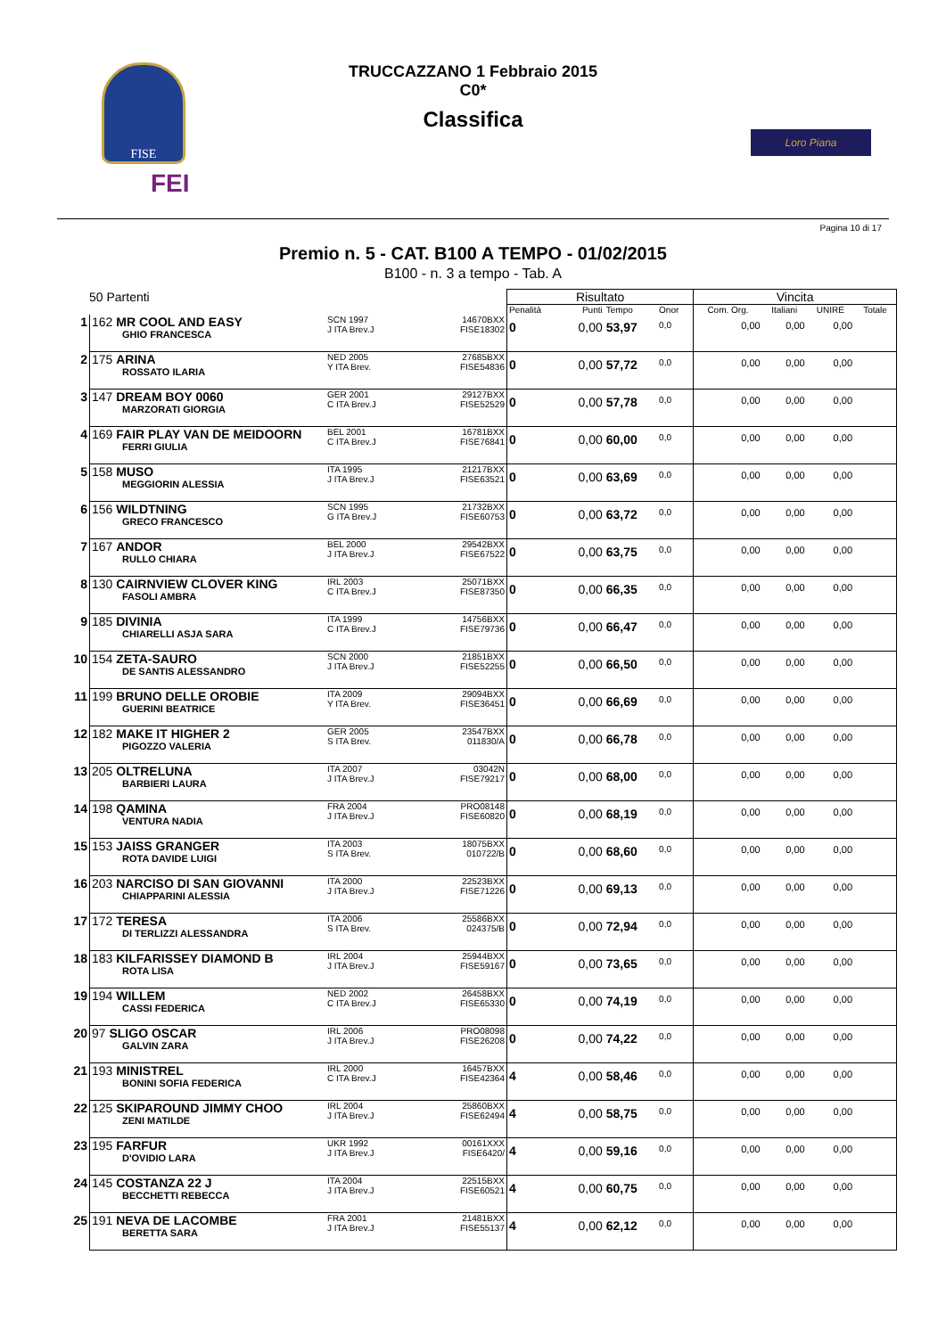FISE
FEI
TRUCCAZZANO 1 Febbraio 2015
C0*
Classifica
Loro Piana
Pagina 10 di 17
Premio n. 5 - CAT. B100 A TEMPO - 01/02/2015
B100 - n. 3 a tempo - Tab. A
| 50 Partenti | | | | Risultato | | | | Vincita | | | |
| --- | --- | --- | --- | --- | --- | --- | --- | --- | --- | --- | --- |
| | | | | Penalità | Punti | Tempo | Onor | Com. Org. | Italiani | UNIRE | Totale |
| 1 | 162 MR COOL AND EASY GHIO FRANCESCA | SCN 1997 J ITA Brev.J | 14670BXX FISE18302 | 0 | 0,00 | 53,97 | 0,0 | 0,00 | 0,00 | 0,00 | |
| 2 | 175 ARINA ROSSATO ILARIA | NED 2005 Y ITA Brev. | 27685BXX FISE54836 | 0 | 0,00 | 57,72 | 0,0 | 0,00 | 0,00 | 0,00 | |
| 3 | 147 DREAM BOY 0060 MARZORATI GIORGIA | GER 2001 C ITA Brev.J | 29127BXX FISE52529 | 0 | 0,00 | 57,78 | 0,0 | 0,00 | 0,00 | 0,00 | |
| 4 | 169 FAIR PLAY VAN DE MEIDOORN FERRI GIULIA | BEL 2001 C ITA Brev.J | 16781BXX FISE76841 | 0 | 0,00 | 60,00 | 0,0 | 0,00 | 0,00 | 0,00 | |
| 5 | 158 MUSO MEGGIORIN ALESSIA | ITA 1995 J ITA Brev.J | 21217BXX FISE63521 | 0 | 0,00 | 63,69 | 0,0 | 0,00 | 0,00 | 0,00 | |
| 6 | 156 WILDTNING GRECO FRANCESCO | SCN 1995 G ITA Brev.J | 21732BXX FISE60753 | 0 | 0,00 | 63,72 | 0,0 | 0,00 | 0,00 | 0,00 | |
| 7 | 167 ANDOR RULLO CHIARA | BEL 2000 J ITA Brev.J | 29542BXX FISE67522 | 0 | 0,00 | 63,75 | 0,0 | 0,00 | 0,00 | 0,00 | |
| 8 | 130 CAIRNVIEW CLOVER KING FASOLI AMBRA | IRL 2003 C ITA Brev.J | 25071BXX FISE87350 | 0 | 0,00 | 66,35 | 0,0 | 0,00 | 0,00 | 0,00 | |
| 9 | 185 DIVINIA CHIARELLI ASJA SARA | ITA 1999 C ITA Brev.J | 14756BXX FISE79736 | 0 | 0,00 | 66,47 | 0,0 | 0,00 | 0,00 | 0,00 | |
| 10 | 154 ZETA-SAURO DE SANTIS ALESSANDRO | SCN 2000 J ITA Brev.J | 21851BXX FISE52255 | 0 | 0,00 | 66,50 | 0,0 | 0,00 | 0,00 | 0,00 | |
| 11 | 199 BRUNO DELLE OROBIE GUERINI BEATRICE | ITA 2009 Y ITA Brev. | 29094BXX FISE36451 | 0 | 0,00 | 66,69 | 0,0 | 0,00 | 0,00 | 0,00 | |
| 12 | 182 MAKE IT HIGHER 2 PIGOZZO VALERIA | GER 2005 S ITA Brev. | 23547BXX 011830/A | 0 | 0,00 | 66,78 | 0,0 | 0,00 | 0,00 | 0,00 | |
| 13 | 205 OLTRELUNA BARBIERI LAURA | ITA 2007 J ITA Brev.J | 03042N FISE79217 | 0 | 0,00 | 68,00 | 0,0 | 0,00 | 0,00 | 0,00 | |
| 14 | 198 QAMINA VENTURA NADIA | FRA 2004 J ITA Brev.J | PRO08148 FISE60820 | 0 | 0,00 | 68,19 | 0,0 | 0,00 | 0,00 | 0,00 | |
| 15 | 153 JAISS GRANGER ROTA DAVIDE LUIGI | ITA 2003 S ITA Brev. | 18075BXX 010722/B | 0 | 0,00 | 68,60 | 0,0 | 0,00 | 0,00 | 0,00 | |
| 16 | 203 NARCISO DI SAN GIOVANNI CHIAPPARINI ALESSIA | ITA 2000 J ITA Brev.J | 22523BXX FISE71226 | 0 | 0,00 | 69,13 | 0,0 | 0,00 | 0,00 | 0,00 | |
| 17 | 172 TERESA DI TERLIZZI ALESSANDRA | ITA 2006 S ITA Brev. | 25586BXX 024375/B | 0 | 0,00 | 72,94 | 0,0 | 0,00 | 0,00 | 0,00 | |
| 18 | 183 KILFARISSEY DIAMOND B ROTA LISA | IRL 2004 J ITA Brev.J | 25944BXX FISE59167 | 0 | 0,00 | 73,65 | 0,0 | 0,00 | 0,00 | 0,00 | |
| 19 | 194 WILLEM CASSI FEDERICA | NED 2002 C ITA Brev.J | 26458BXX FISE65330 | 0 | 0,00 | 74,19 | 0,0 | 0,00 | 0,00 | 0,00 | |
| 20 | 97 SLIGO OSCAR GALVIN ZARA | IRL 2006 J ITA Brev.J | PRO08098 FISE26208 | 0 | 0,00 | 74,22 | 0,0 | 0,00 | 0,00 | 0,00 | |
| 21 | 193 MINISTREL BONINI SOFIA FEDERICA | IRL 2000 C ITA Brev.J | 16457BXX FISE42364 | 4 | 0,00 | 58,46 | 0,0 | 0,00 | 0,00 | 0,00 | |
| 22 | 125 SKIPAROUND JIMMY CHOO ZENI MATILDE | IRL 2004 J ITA Brev.J | 25860BXX FISE62494 | 4 | 0,00 | 58,75 | 0,0 | 0,00 | 0,00 | 0,00 | |
| 23 | 195 FARFUR D'OVIDIO LARA | UKR 1992 J ITA Brev.J | 00161XXX FISE6420/ | 4 | 0,00 | 59,16 | 0,0 | 0,00 | 0,00 | 0,00 | |
| 24 | 145 COSTANZA 22 J BECCHETTI REBECCA | ITA 2004 J ITA Brev.J | 22515BXX FISE60521 | 4 | 0,00 | 60,75 | 0,0 | 0,00 | 0,00 | 0,00 | |
| 25 | 191 NEVA DE LACOMBE BERETTA SARA | FRA 2001 J ITA Brev.J | 21481BXX FISE55137 | 4 | 0,00 | 62,12 | 0,0 | 0,00 | 0,00 | 0,00 | |